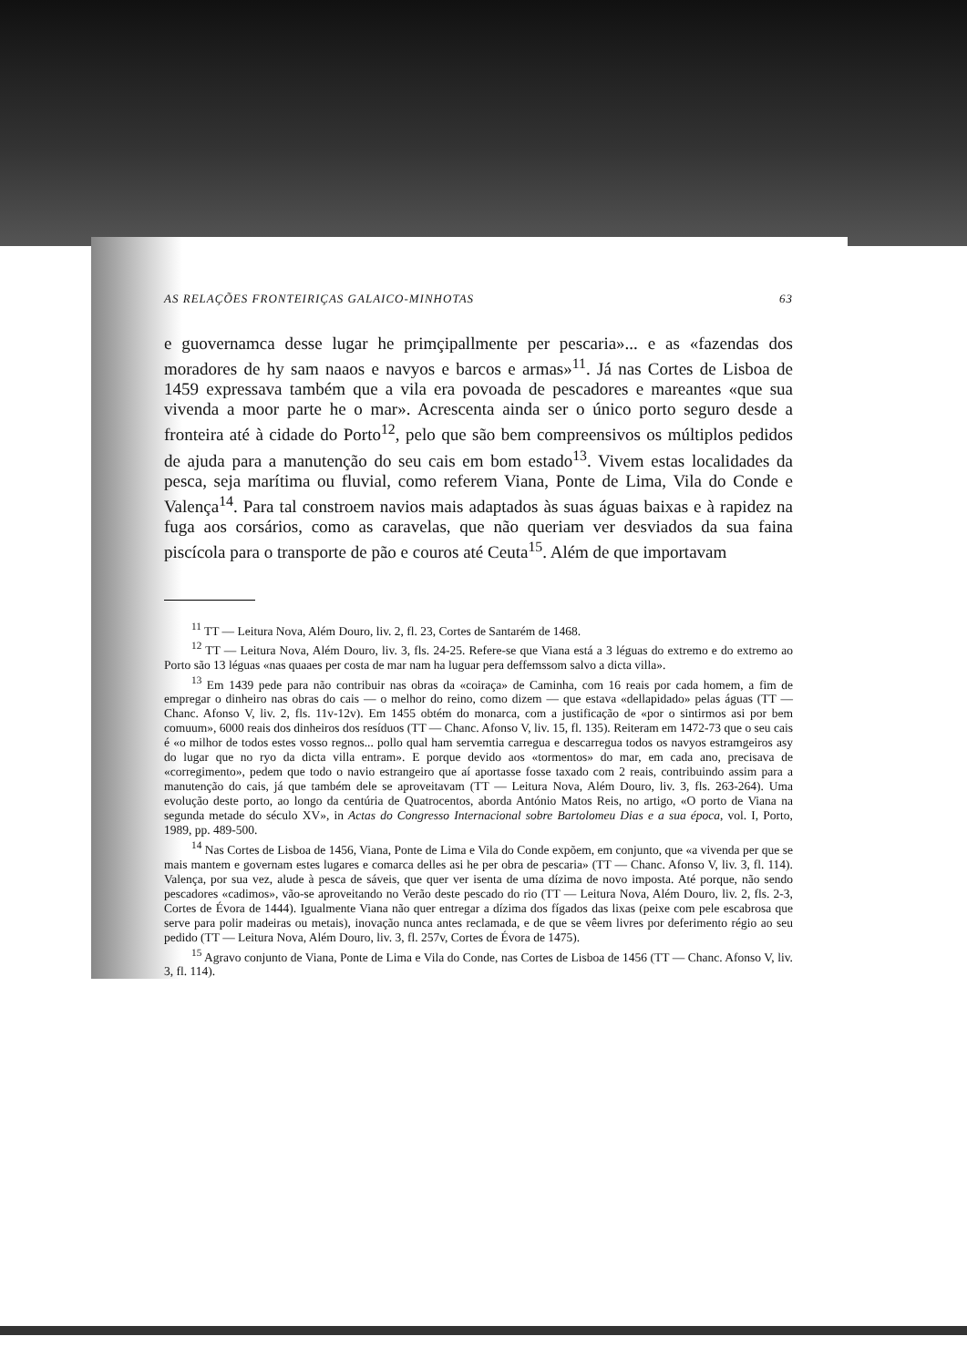AS RELAÇÕES FRONTEIRIÇAS GALAICO-MINHOTAS 63
e guovernamca desse lugar he primçipallmente per pescaria»... e as «fazendas dos moradores de hy sam naaos e navyos e barcos e armas»<sup>11</sup>. Já nas Cortes de Lisboa de 1459 expressava também que a vila era povoada de pescadores e mareantes «que sua vivenda a moor parte he o mar». Acrescenta ainda ser o único porto seguro desde a fronteira até à cidade do Porto<sup>12</sup>, pelo que são bem compreensivos os múltiplos pedidos de ajuda para a manutenção do seu cais em bom estado<sup>13</sup>. Vivem estas localidades da pesca, seja marítima ou fluvial, como referem Viana, Ponte de Lima, Vila do Conde e Valença<sup>14</sup>. Para tal constroem navios mais adaptados às suas águas baixas e à rapidez na fuga aos corsários, como as caravelas, que não queriam ver desviados da sua faina piscícola para o transporte de pão e couros até Ceuta<sup>15</sup>. Além de que importavam
<sup>11</sup> TT — Leitura Nova, Além Douro, liv. 2, fl. 23, Cortes de Santarém de 1468.
<sup>12</sup> TT — Leitura Nova, Além Douro, liv. 3, fls. 24-25. Refere-se que Viana está a 3 léguas do extremo e do extremo ao Porto são 13 léguas «nas quaaes per costa de mar nam ha luguar pera deffemssom salvo a dicta villa».
<sup>13</sup> Em 1439 pede para não contribuir nas obras da «coiraça» de Caminha, com 16 reais por cada homem, a fim de empregar o dinheiro nas obras do cais — o melhor do reino, como dizem — que estava «dellapidado» pelas águas (TT — Chanc. Afonso V, liv. 2, fls. 11v-12v). Em 1455 obtém do monarca, com a justificação de «por o sintirmos asi por bem comuum», 6000 reais dos dinheiros dos resíduos (TT — Chanc. Afonso V, liv. 15, fl. 135). Reiteram em 1472-73 que o seu cais é «o milhor de todos estes vosso regnos... pollo qual ham servemtia carregua e descarregua todos os navyos estramgeiros asy do lugar que no ryo da dicta villa entram». E porque devido aos «tormentos» do mar, em cada ano, precisava de «corregimento», pedem que todo o navio estrangeiro que aí aportasse fosse taxado com 2 reais, contribuindo assim para a manutenção do cais, já que também dele se aproveitavam (TT — Leitura Nova, Além Douro, liv. 3, fls. 263-264). Uma evolução deste porto, ao longo da centúria de Quatrocentos, aborda António Matos Reis, no artigo, «O porto de Viana na segunda metade do século XV», in Actas do Congresso Internacional sobre Bartolomeu Dias e a sua época, vol. I, Porto, 1989, pp. 489-500.
<sup>14</sup> Nas Cortes de Lisboa de 1456, Viana, Ponte de Lima e Vila do Conde expõem, em conjunto, que «a vivenda per que se mais mantem e governam estes lugares e comarca delles asi he per obra de pescaria» (TT — Chanc. Afonso V, liv. 3, fl. 114). Valença, por sua vez, alude à pesca de sáveis, que quer ver isenta de uma dízima de novo imposta. Até porque, não sendo pescadores «cadimos», vão-se aproveitando no Verão deste pescado do rio (TT — Leitura Nova, Além Douro, liv. 2, fls. 2-3, Cortes de Évora de 1444). Igualmente Viana não quer entregar a dízima dos fígados das lixas (peixe com pele escabrosa que serve para polir madeiras ou metais), inovação nunca antes reclamada, e de que se vêem livres por deferimento régio ao seu pedido (TT — Leitura Nova, Além Douro, liv. 3, fl. 257v, Cortes de Évora de 1475).
<sup>15</sup> Agravo conjunto de Viana, Ponte de Lima e Vila do Conde, nas Cortes de Lisboa de 1456 (TT — Chanc. Afonso V, liv. 3, fl. 114).